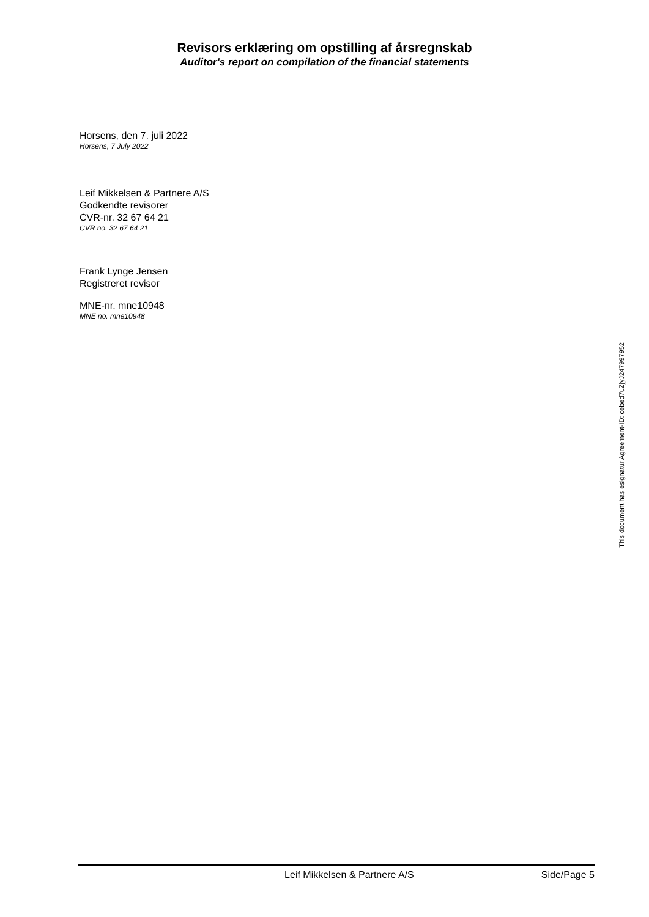Revisors erklæring om opstilling af årsregnskab
Auditor's report on compilation of the financial statements
Horsens, den 7. juli 2022
Horsens, 7 July 2022
Leif Mikkelsen & Partnere A/S
Godkendte revisorer
CVR-nr. 32 67 64 21
CVR no. 32 67 64 21
Frank Lynge Jensen
Registreret revisor
MNE-nr. mne10948
MNE no. mne10948
This document has esignatur Agreement-ID: cebed7uZjyJ247997952
Leif Mikkelsen & Partnere A/S Side/Page 5